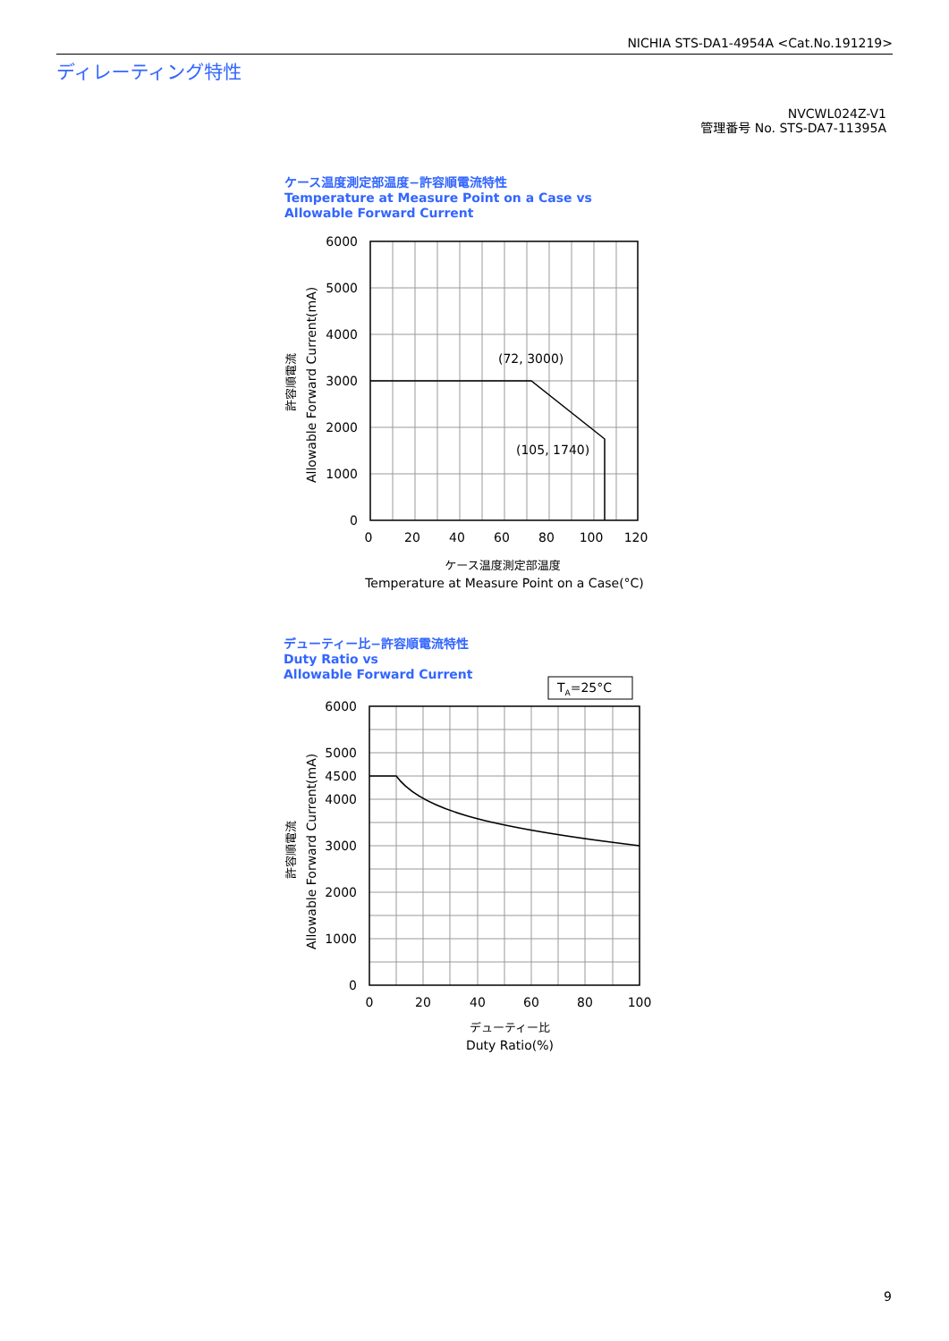NICHIA STS-DA1-4954A <Cat.No.191219>
ディレーティング特性
NVCWL024Z-V1
管理番号 No. STS-DA7-11395A
ケース温度測定部温度−許容順電流特性
Temperature at Measure Point on a Case vs
Allowable Forward Current
デューティー比−許容順電流特性
Duty Ratio vs
Allowable Forward Current
6000
5000
4000
3000
2000
1000
0
6000
5000
4500
4000
3000
2000
1000
0
0
20
40
60
80
100
120
0
20
40
60
80
100
ケース温度測定部温度
Temperature at Measure Point on a Case(°C)
デューティー比
Duty Ratio(%)
(72, 3000)
(105, 1740)
許容順電流
Allowable Forward Current(mA)
許容順電流
Allowable Forward Current(mA)
TA=25°C
9